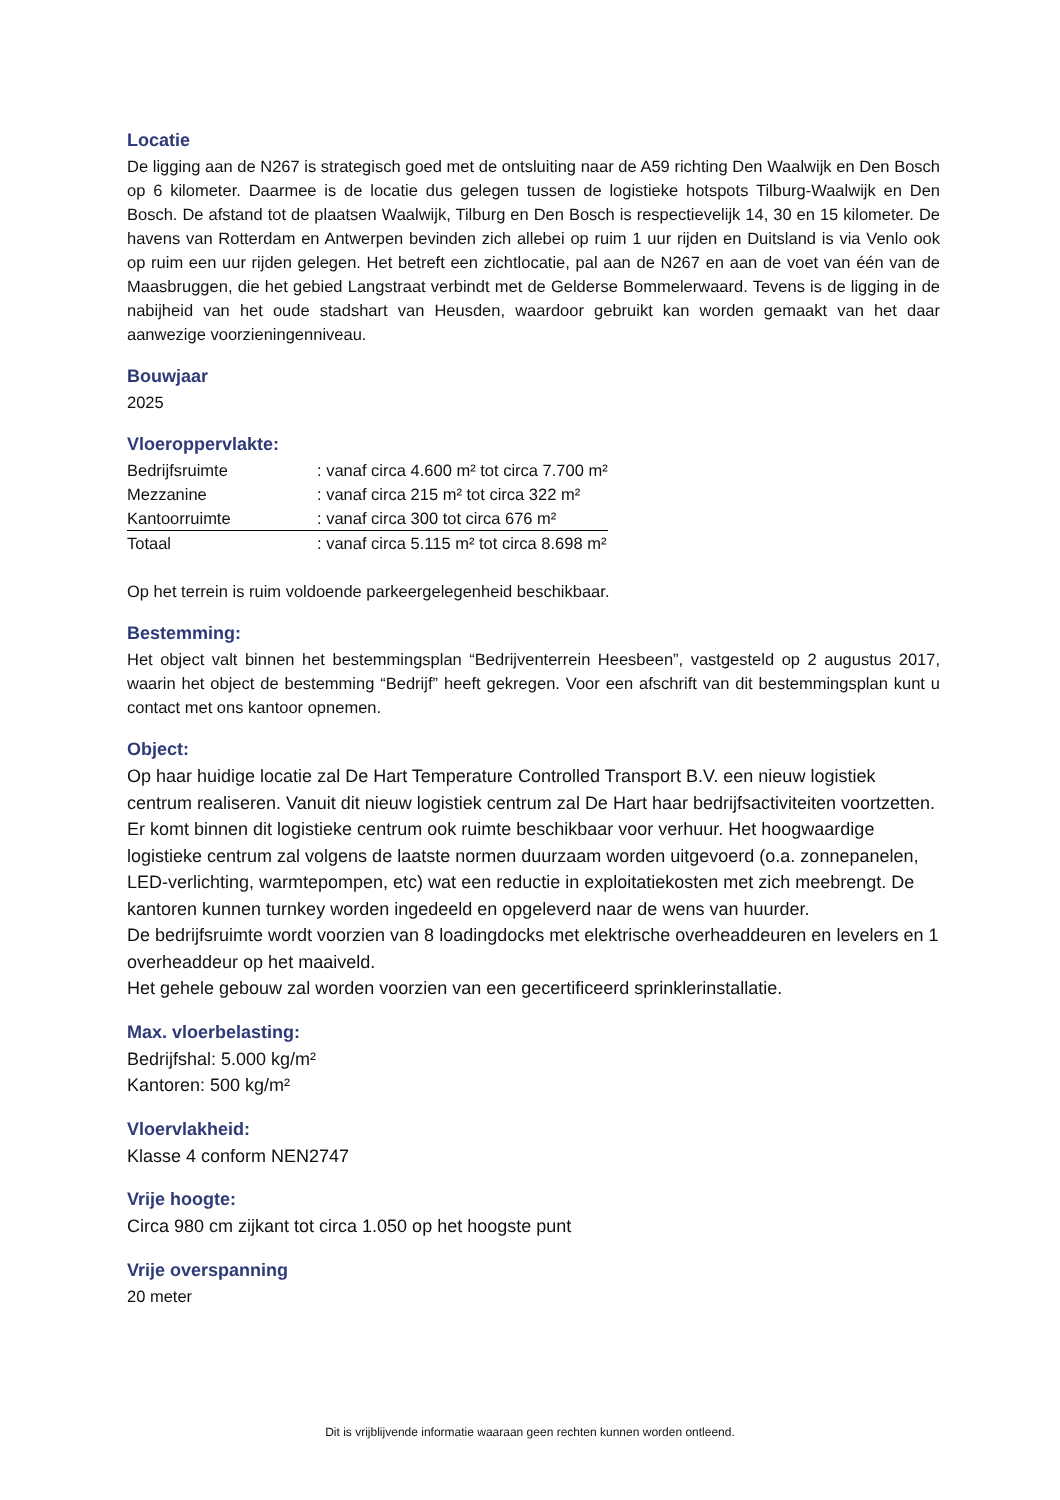Locatie
De ligging aan de N267 is strategisch goed met de ontsluiting naar de A59 richting Den Waalwijk en Den Bosch op 6 kilometer. Daarmee is de locatie dus gelegen tussen de logistieke hotspots Tilburg-Waalwijk en Den Bosch. De afstand tot de plaatsen Waalwijk, Tilburg en Den Bosch is respectievelijk 14, 30 en 15 kilometer. De havens van Rotterdam en Antwerpen bevinden zich allebei op ruim 1 uur rijden en Duitsland is via Venlo ook op ruim een uur rijden gelegen. Het betreft een zichtlocatie, pal aan de N267 en aan de voet van één van de Maasbruggen, die het gebied Langstraat verbindt met de Gelderse Bommelerwaard. Tevens is de ligging in de nabijheid van het oude stadshart van Heusden, waardoor gebruikt kan worden gemaakt van het daar aanwezige voorzieningenniveau.
Bouwjaar
2025
Vloeroppervlakte:
| Bedrijfsruimte | : vanaf circa 4.600 m² tot circa 7.700 m² |
| Mezzanine | : vanaf circa 215 m² tot circa 322 m² |
| Kantoorruimte | : vanaf circa 300 tot circa 676 m² |
| Totaal | : vanaf circa 5.115 m² tot circa 8.698 m² |
Op het terrein is ruim voldoende parkeergelegenheid beschikbaar.
Bestemming:
Het object valt binnen het bestemmingsplan “Bedrijventerrein Heesbeen”, vastgesteld op 2 augustus 2017, waarin het object de bestemming “Bedrijf” heeft gekregen. Voor een afschrift van dit bestemmingsplan kunt u contact met ons kantoor opnemen.
Object:
Op haar huidige locatie zal De Hart Temperature Controlled Transport B.V. een nieuw logistiek centrum realiseren. Vanuit dit nieuw logistiek centrum zal De Hart haar bedrijfsactiviteiten voortzetten. Er komt binnen dit logistieke centrum ook ruimte beschikbaar voor verhuur. Het hoogwaardige logistieke centrum zal volgens de laatste normen duurzaam worden uitgevoerd (o.a. zonnepanelen, LED-verlichting, warmtepompen, etc) wat een reductie in exploitatiekosten met zich meebrengt. De kantoren kunnen turnkey worden ingedeeld en opgeleverd naar de wens van huurder.
De bedrijfsruimte wordt voorzien van 8 loadingdocks met elektrische overheaddeuren en levelers en 1 overheaddeur op het maaiveld.
Het gehele gebouw zal worden voorzien van een gecertificeerd sprinklerinstallatie.
Max. vloerbelasting:
Bedrijfshal: 5.000 kg/m²
Kantoren: 500 kg/m²
Vloervlakheid:
Klasse 4 conform NEN2747
Vrije hoogte:
Circa 980 cm zijkant tot circa 1.050 op het hoogste punt
Vrije overspanning
20 meter
Dit is vrijblijvende informatie waaraan geen rechten kunnen worden ontleend.